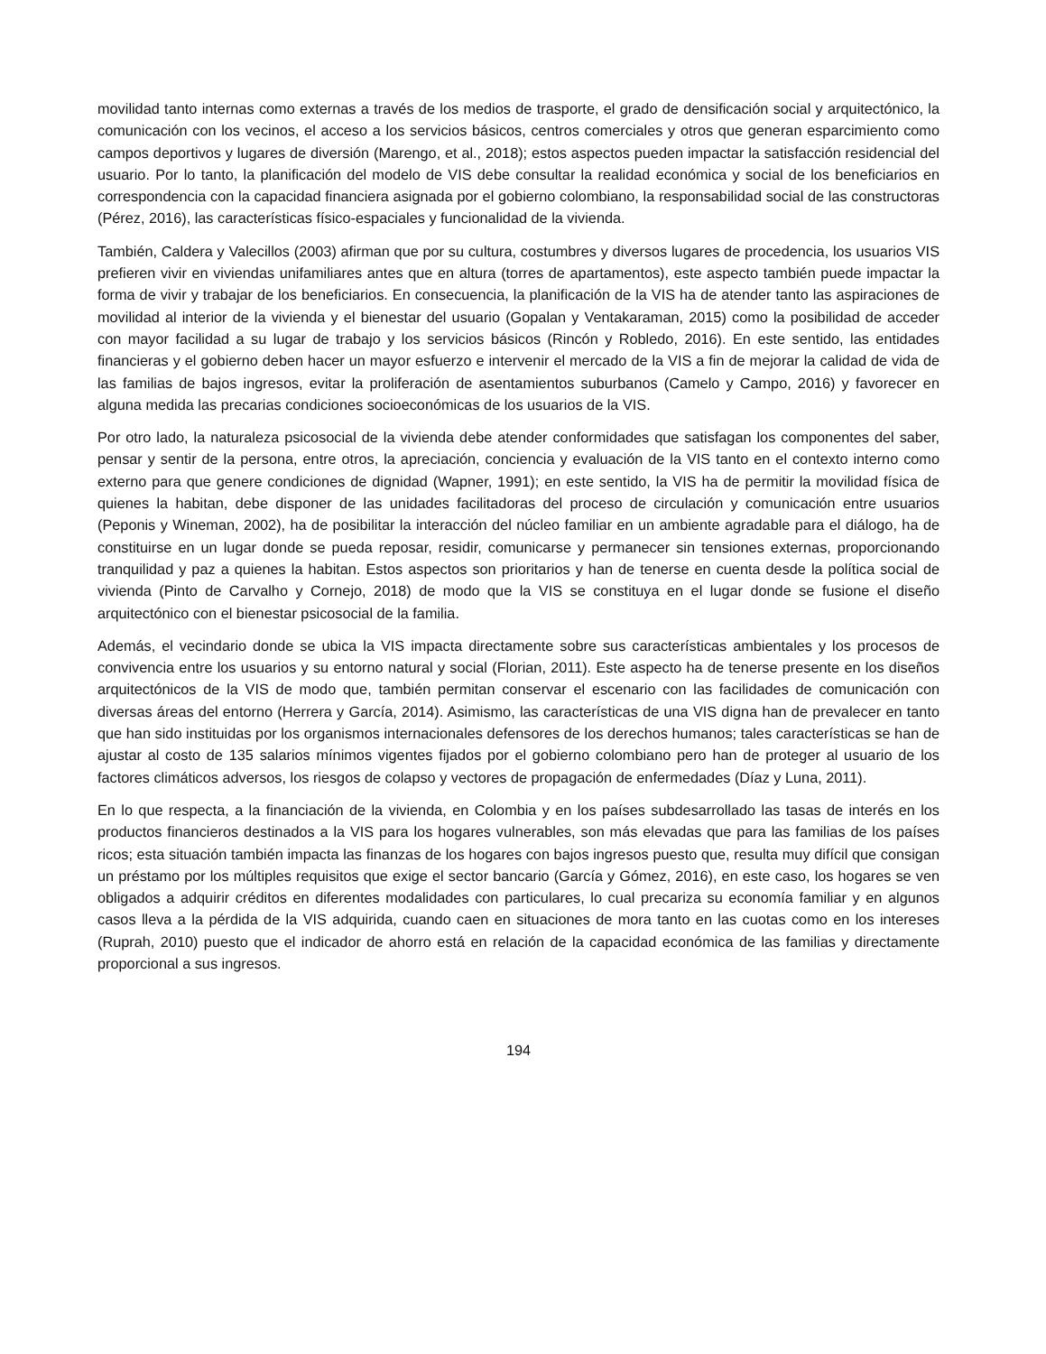movilidad tanto internas como externas a través de los medios de trasporte, el grado de densificación social y arquitectónico, la comunicación con los vecinos, el acceso a los servicios básicos, centros comerciales y otros que generan esparcimiento como campos deportivos y lugares de diversión (Marengo, et al., 2018); estos aspectos pueden impactar la satisfacción residencial del usuario. Por lo tanto, la planificación del modelo de VIS debe consultar la realidad económica y social de los beneficiarios en correspondencia con la capacidad financiera asignada por el gobierno colombiano, la responsabilidad social de las constructoras (Pérez, 2016), las características físico-espaciales y funcionalidad de la vivienda.
También, Caldera y Valecillos (2003) afirman que por su cultura, costumbres y diversos lugares de procedencia, los usuarios VIS prefieren vivir en viviendas unifamiliares antes que en altura (torres de apartamentos), este aspecto también puede impactar la forma de vivir y trabajar de los beneficiarios. En consecuencia, la planificación de la VIS ha de atender tanto las aspiraciones de movilidad al interior de la vivienda y el bienestar del usuario (Gopalan y Ventakaraman, 2015) como la posibilidad de acceder con mayor facilidad a su lugar de trabajo y los servicios básicos (Rincón y Robledo, 2016). En este sentido, las entidades financieras y el gobierno deben hacer un mayor esfuerzo e intervenir el mercado de la VIS a fin de mejorar la calidad de vida de las familias de bajos ingresos, evitar la proliferación de asentamientos suburbanos (Camelo y Campo, 2016) y favorecer en alguna medida las precarias condiciones socioeconómicas de los usuarios de la VIS.
Por otro lado, la naturaleza psicosocial de la vivienda debe atender conformidades que satisfagan los componentes del saber, pensar y sentir de la persona, entre otros, la apreciación, conciencia y evaluación de la VIS tanto en el contexto interno como externo para que genere condiciones de dignidad (Wapner, 1991); en este sentido, la VIS ha de permitir la movilidad física de quienes la habitan, debe disponer de las unidades facilitadoras del proceso de circulación y comunicación entre usuarios (Peponis y Wineman, 2002), ha de posibilitar la interacción del núcleo familiar en un ambiente agradable para el diálogo, ha de constituirse en un lugar donde se pueda reposar, residir, comunicarse y permanecer sin tensiones externas, proporcionando tranquilidad y paz a quienes la habitan. Estos aspectos son prioritarios y han de tenerse en cuenta desde la política social de vivienda (Pinto de Carvalho y Cornejo, 2018) de modo que la VIS se constituya en el lugar donde se fusione el diseño arquitectónico con el bienestar psicosocial de la familia.
Además, el vecindario donde se ubica la VIS impacta directamente sobre sus características ambientales y los procesos de convivencia entre los usuarios y su entorno natural y social (Florian, 2011). Este aspecto ha de tenerse presente en los diseños arquitectónicos de la VIS de modo que, también permitan conservar el escenario con las facilidades de comunicación con diversas áreas del entorno (Herrera y García, 2014). Asimismo, las características de una VIS digna han de prevalecer en tanto que han sido instituidas por los organismos internacionales defensores de los derechos humanos; tales características se han de ajustar al costo de 135 salarios mínimos vigentes fijados por el gobierno colombiano pero han de proteger al usuario de los factores climáticos adversos, los riesgos de colapso y vectores de propagación de enfermedades (Díaz y Luna, 2011).
En lo que respecta, a la financiación de la vivienda, en Colombia y en los países subdesarrollado las tasas de interés en los productos financieros destinados a la VIS para los hogares vulnerables, son más elevadas que para las familias de los países ricos; esta situación también impacta las finanzas de los hogares con bajos ingresos puesto que, resulta muy difícil que consigan un préstamo por los múltiples requisitos que exige el sector bancario (García y Gómez, 2016), en este caso, los hogares se ven obligados a adquirir créditos en diferentes modalidades con particulares, lo cual precariza su economía familiar y en algunos casos lleva a la pérdida de la VIS adquirida, cuando caen en situaciones de mora tanto en las cuotas como en los intereses (Ruprah, 2010) puesto que el indicador de ahorro está en relación de la capacidad económica de las familias y directamente proporcional a sus ingresos.
194